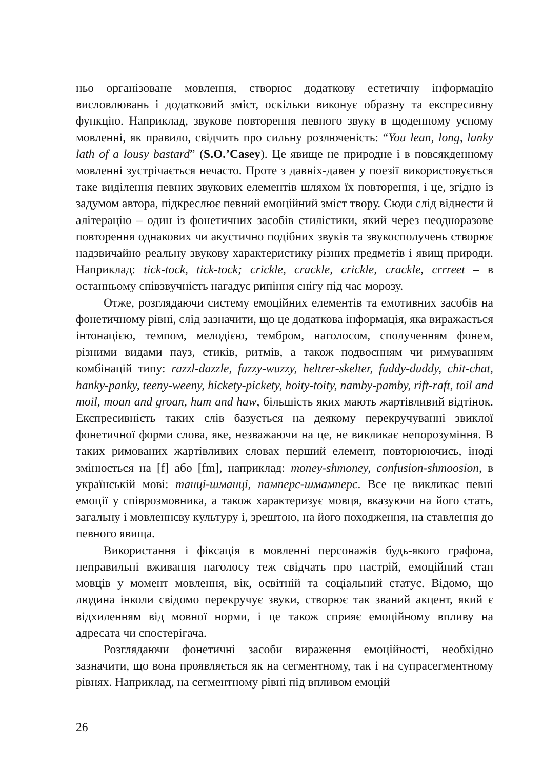ньо організоване мовлення, створює додаткову естетичну інформацію висловлювань і додатковий зміст, оскільки виконує образну та експресивну функцію. Наприклад, звукове повторення певного звуку в щоденному усному мовленні, як правило, свідчить про сильну розлюченість: “You lean, long, lanky lath of a lousy bastard” (S.O.’Casey). Це явище не природне і в повсякденному мовленні зустрічається нечасто. Проте з давніх-давен у поезії використовується таке виділення певних звукових елементів шляхом їх повторення, і це, згідно із задумом автора, підкреслює певний емоційний зміст твору. Сюди слід віднести й алітерацію – один із фонетичних засобів стилістики, який через неодноразове повторення однакових чи акустично подібних звуків та звукосполучень створює надзвичайно реальну звукову характеристику різних предметів і явищ природи. Наприклад: tick-tock, tick-tock; crickle, crackle, crickle, crackle, crrreet – в останньому співзвучність нагадує рипіння снігу під час морозу.
Отже, розглядаючи систему емоційних елементів та емотивних засобів на фонетичному рівні, слід зазначити, що це додаткова інформація, яка виражається інтонацією, темпом, мелодією, тембром, наголосом, сполученням фонем, різними видами пауз, стиків, ритмів, а також подвоєнням чи римуванням комбінацій типу: razzl-dazzle, fuzzy-wuzzy, heltrer-skelter, fuddy-duddy, chit-chat, hanky-panky, teeny-weeny, hickety-pickety, hoity-toity, namby-pamby, rift-raft, toil and moil, moan and groan, hum and haw, більшість яких мають жартівливий відтінок. Експресивність таких слів базується на деякому перекручуванні звиклої фонетичної форми слова, яке, незважаючи на це, не викликає непорозуміння. В таких римованих жартівливих словах перший елемент, повторюючись, іноді змінюється на [f] або [fm], наприклад: money-shmoney, confusion-shmoosion, в українській мові: танці-шманці, памперс-шмамперс. Все це викликає певні емоції у співрозмовника, а також характеризує мовця, вказуючи на його стать, загальну і мовленнєву культуру і, зрештою, на його походження, на ставлення до певного явища.
Використання і фіксація в мовленні персонажів будь-якого графона, неправильні вживання наголосу теж свідчать про настрій, емоційний стан мовців у момент мовлення, вік, освітній та соціальний статус. Відомо, що людина інколи свідомо перекручує звуки, створює так званий акцент, який є відхиленням від мовної норми, і це також сприяє емоційному впливу на адресата чи спостерігача.
Розглядаючи фонетичні засоби вираження емоційності, необхідно зазначити, що вона проявляється як на сегментному, так і на супрасегментному рівнях. Наприклад, на сегментному рівні під впливом емоцій
26